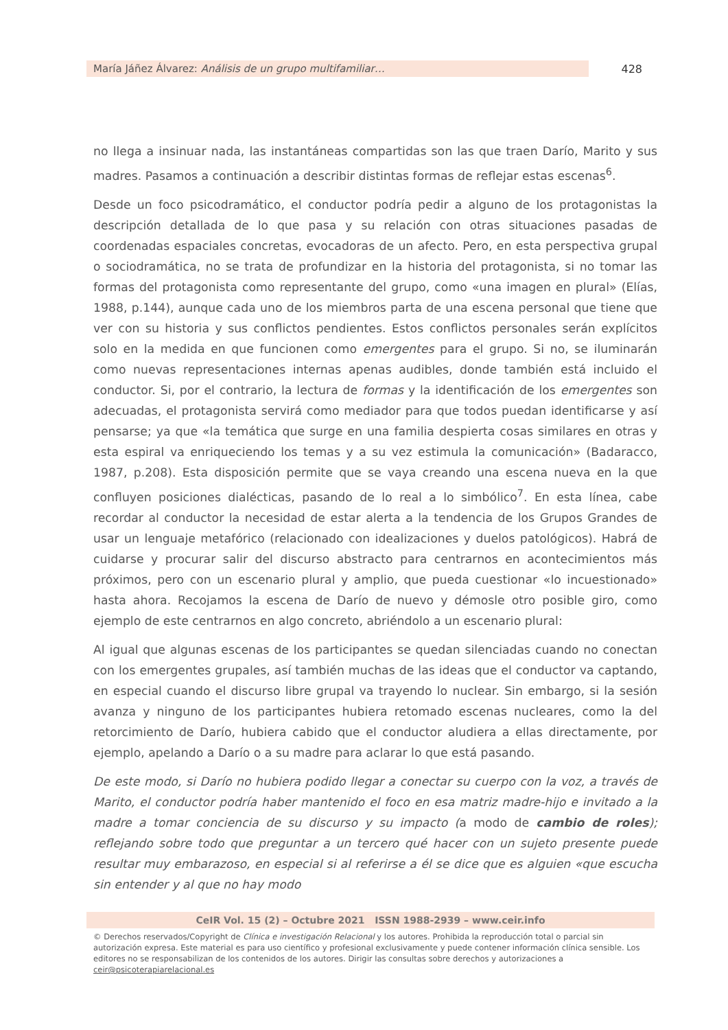María Jáñez Álvarez: Análisis de un grupo multifamiliar…
428
no llega a insinuar nada, las instantáneas compartidas son las que traen Darío, Marito y sus madres. Pasamos a continuación a describir distintas formas de reflejar estas escenas<sup>6</sup>.
Desde un foco psicodramático, el conductor podría pedir a alguno de los protagonistas la descripción detallada de lo que pasa y su relación con otras situaciones pasadas de coordenadas espaciales concretas, evocadoras de un afecto. Pero, en esta perspectiva grupal o sociodramática, no se trata de profundizar en la historia del protagonista, si no tomar las formas del protagonista como representante del grupo, como «una imagen en plural» (Elías, 1988, p.144), aunque cada uno de los miembros parta de una escena personal que tiene que ver con su historia y sus conflictos pendientes. Estos conflictos personales serán explícitos solo en la medida en que funcionen como emergentes para el grupo. Si no, se iluminarán como nuevas representaciones internas apenas audibles, donde también está incluido el conductor. Si, por el contrario, la lectura de formas y la identificación de los emergentes son adecuadas, el protagonista servirá como mediador para que todos puedan identificarse y así pensarse; ya que «la temática que surge en una familia despierta cosas similares en otras y esta espiral va enriqueciendo los temas y a su vez estimula la comunicación» (Badaracco, 1987, p.208). Esta disposición permite que se vaya creando una escena nueva en la que confluyen posiciones dialécticas, pasando de lo real a lo simbólico<sup>7</sup>. En esta línea, cabe recordar al conductor la necesidad de estar alerta a la tendencia de los Grupos Grandes de usar un lenguaje metafórico (relacionado con idealizaciones y duelos patológicos). Habrá de cuidarse y procurar salir del discurso abstracto para centrarnos en acontecimientos más próximos, pero con un escenario plural y amplio, que pueda cuestionar «lo incuestionado» hasta ahora. Recojamos la escena de Darío de nuevo y démosle otro posible giro, como ejemplo de este centrarnos en algo concreto, abriéndolo a un escenario plural:
Al igual que algunas escenas de los participantes se quedan silenciadas cuando no conectan con los emergentes grupales, así también muchas de las ideas que el conductor va captando, en especial cuando el discurso libre grupal va trayendo lo nuclear. Sin embargo, si la sesión avanza y ninguno de los participantes hubiera retomado escenas nucleares, como la del retorcimiento de Darío, hubiera cabido que el conductor aludiera a ellas directamente, por ejemplo, apelando a Darío o a su madre para aclarar lo que está pasando.
De este modo, si Darío no hubiera podido llegar a conectar su cuerpo con la voz, a través de Marito, el conductor podría haber mantenido el foco en esa matriz madre-hijo e invitado a la madre a tomar conciencia de su discurso y su impacto (a modo de cambio de roles); reflejando sobre todo que preguntar a un tercero qué hacer con un sujeto presente puede resultar muy embarazoso, en especial si al referirse a él se dice que es alguien «que escucha sin entender y al que no hay modo
CeIR Vol. 15 (2) – Octubre 2021 ISSN 1988-2939 – www.ceir.info
© Derechos reservados/Copyright de Clínica e investigación Relacional y los autores. Prohibida la reproducción total o parcial sin autorización expresa. Este material es para uso científico y profesional exclusivamente y puede contener información clínica sensible. Los editores no se responsabilizan de los contenidos de los autores. Dirigir las consultas sobre derechos y autorizaciones a ceir@psicoterapiarelacional.es